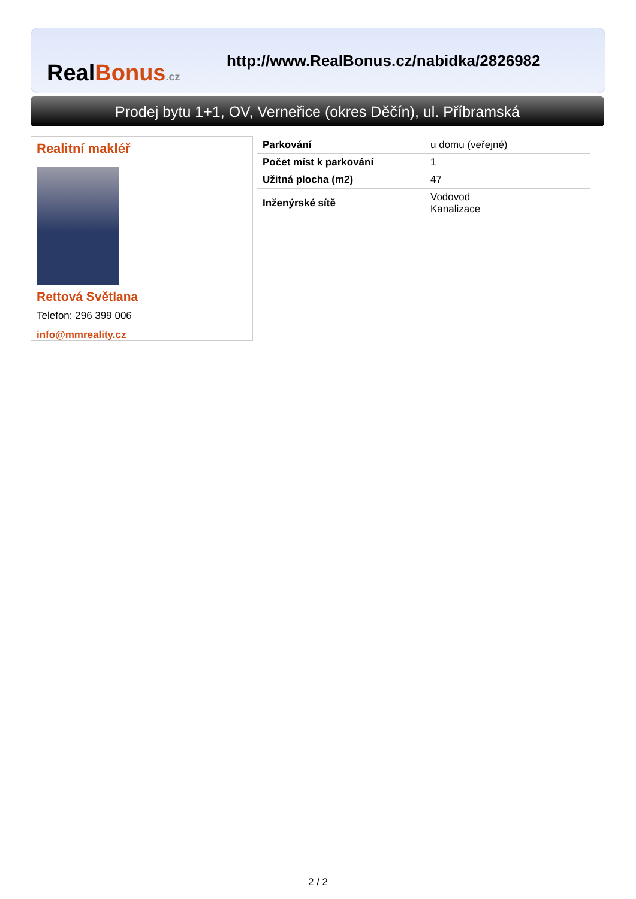RealBonus.cz
http://www.RealBonus.cz/nabidka/2826982
Prodej bytu 1+1, OV, Verneřice (okres Děčín), ul. Příbramská
Realitní makléř
Rettová Světlana
Telefon: 296 399 006
info@mmreality.cz
| Parkování | u domu (veřejné) |
| Počet míst k parkování | 1 |
| Užitná plocha (m2) | 47 |
| Inženýrské sítě | Vodovod Kanalizace |
2 / 2